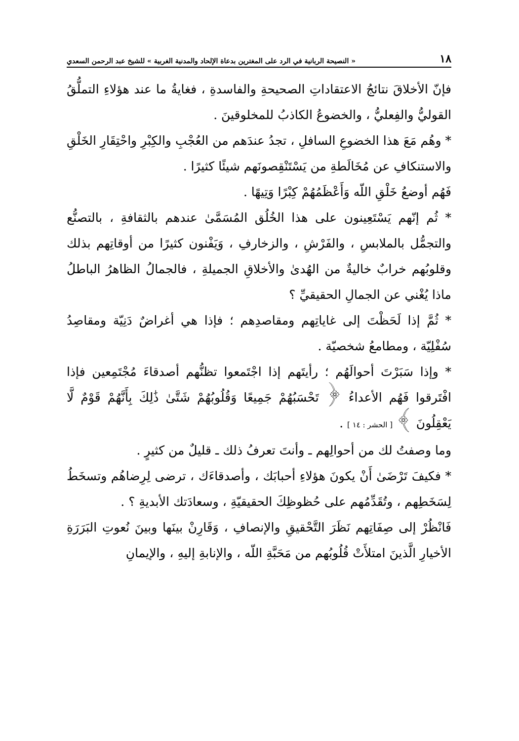١٨ « النصيحة الربانية في الرد على المغترين بدعاة الإلحاد والمدنية الغربية » للشيخ عبد الرحمن السعدي
فإنّ الأخلاقَ نتائجُ الاعتقاداتِ الصحيحةِ والفاسدةِ ، فغايةُ ما عند هؤلاءِ التملُّقُ القوليُّ والفِعليُّ ، والخضوعُ الكاذبُ للمخلوقينَ .
* وهُم مَعَ هذا الخضوعِ السافلِ ، تجدُ عندَهم من العُجْبِ والكِبْرِ واحْتِقَارِ الخَلْقِ والاستنكافِ عن مُخَالَطةِ من يَسْتَنْقِصونَهم شيئًا كثيرًا .
فَهُم أوضعُ خَلْقِ اللّه وَأَعْظَمُهُمْ كِبْرًا وَتِيهًا .
* ثُم إنّهم يَسْتَعِينون على هذا الخُلُق المُسَمَّىٰ عندهم بالثقافةِ ، بالتصنُّع والتجمُّل بالملابسِ ، والفَرْشِ ، والزخارفِ ، وَيَفْنون كثيرًا من أوقاتِهم بذلك وقلوبُهم خرابٌ خاليةٌ من الهُدىٰ والأخلاقِ الجميلةِ ، فالجمالُ الظاهرُ الباطلُ ماذا يُغْني عن الجمالِ الحقيقيِّ ؟
* ثُمَّ إذا لَحَظْتَ إلى غاياتِهم ومقاصدِهم ؛ فإذا هي أغراضٌ دَنِيّة ومقاصِدُ سُفْلِيّة ، ومطامعُ شخصيّة .
* وإذا سَبَرْتَ أحوالَهُم ؛ رأيتَهم إذا اجْتَمعوا تظنُّهم أصدقاءَ مُجْتَمِعين فإذا افْتَرقوا فَهُم الأعداءُ ﴿ تَحْسَبُهُمْ جَمِيعًا وَقُلُوبُهُمْ شَتَّىٰ ذَٰلِكَ بِأَنَّهُمْ قَوْمٌ لَّا يَعْقِلُونَ ﴾ [ الحشر : ١٤ ] .
وما وصفتُ لك من أحوالِهم ـ وأنتَ تعرفُ ذلك ـ قليلٌ من كثيرٍ .
* فكيفَ تَرْضَىٰ أَنْ يكونَ هؤلاءِ أحبابَك ، وأصدقاءَك ، ترضى لِرِضاهُم وتسخَطُ لِسَخَطِهم ، وتُقَدِّمُهم على حُظوظِكَ الحقيقيّةِ ، وسعادَتك الأبديةِ ؟ .
فَانْظُرْ إلى صِفَاتِهم نَظَرَ التَّحْقيقِ والإنصافِ ، وَقَارِنْ بينَها وبينَ نُعوتِ البَرَرَةِ الأخيارِ الَّذينَ امتلأَتْ قُلُوبُهم من مَحَبَّةِ اللّه ، والإنابةِ إليهِ ، والإيمانِ